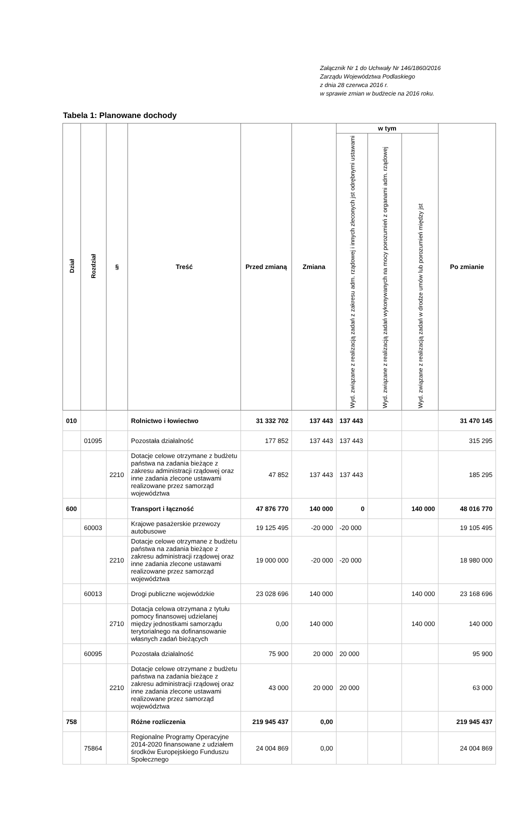Załącznik Nr 1 do Uchwały Nr 146/1860/2016
Zarządu Województwa Podlaskiego
z dnia 28 czerwca 2016 r.
w sprawie zmian w budżecie na 2016 roku.
Tabela 1: Planowane dochody
| Dział | Rozdział | § | Treść | Przed zmianą | Zmiana | w tym | | | Po zmianie |
| --- | --- | --- | --- | --- | --- | --- | --- | --- | --- |
| | | | | | | Wyd. związane z realizacją zadań z zakresu adm. rządowej i innych zleconych jst odrębnymi ustawami | Wyd. związane z realizacją zadań wykonywanych na mocy porozumień z organami adm. rządowej | Wyd. związane z realizacją zadań w drodze umów lub porozumień między jst | |
| 010 | | | Rolnictwo i łowiectwo | 31 332 702 | 137 443 | 137 443 | | | 31 470 145 |
| | 01095 | | Pozostała działalność | 177 852 | 137 443 | 137 443 | | | 315 295 |
| | | 2210 | Dotacje celowe otrzymane z budżetu państwa na zadania bieżące z zakresu administracji rządowej oraz inne zadania zlecone ustawami realizowane przez samorząd województwa | 47 852 | 137 443 | 137 443 | | | 185 295 |
| 600 | | | Transport i łączność | 47 876 770 | 140 000 | 0 | | 140 000 | 48 016 770 |
| | 60003 | | Krajowe pasażerskie przewozy autobusowe | 19 125 495 | -20 000 | -20 000 | | | 19 105 495 |
| | | 2210 | Dotacje celowe otrzymane z budżetu państwa na zadania bieżące z zakresu administracji rządowej oraz inne zadania zlecone ustawami realizowane przez samorząd województwa | 19 000 000 | -20 000 | -20 000 | | | 18 980 000 |
| | 60013 | | Drogi publiczne wojewódzkie | 23 028 696 | 140 000 | | | 140 000 | 23 168 696 |
| | | 2710 | Dotacja celowa otrzymana z tytułu pomocy finansowej udzielanej między jednostkami samorządu terytorialnego na dofinansowanie własnych zadań bieżących | 0,00 | 140 000 | | | 140 000 | 140 000 |
| | 60095 | | Pozostała działalność | 75 900 | 20 000 | 20 000 | | | 95 900 |
| | | 2210 | Dotacje celowe otrzymane z budżetu państwa na zadania bieżące z zakresu administracji rządowej oraz inne zadania zlecone ustawami realizowane przez samorząd województwa | 43 000 | 20 000 | 20 000 | | | 63 000 |
| 758 | | | Różne rozliczenia | 219 945 437 | 0,00 | | | | 219 945 437 |
| | 75864 | | Regionalne Programy Operacyjne 2014-2020 finansowane z udziałem środków Europejskiego Funduszu Społecznego | 24 004 869 | 0,00 | | | | 24 004 869 |